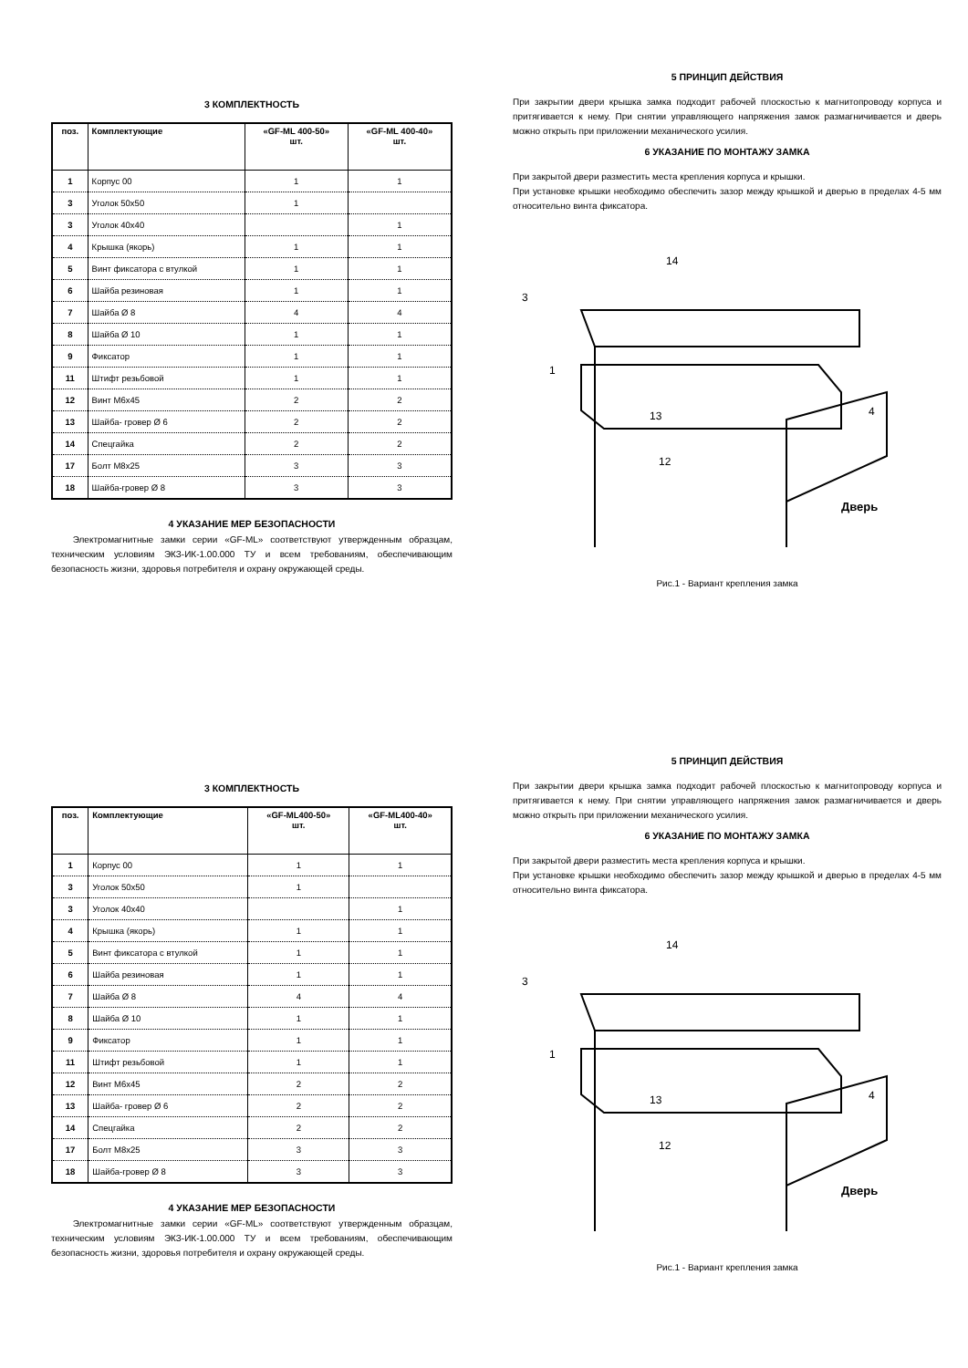5 ПРИНЦИП ДЕЙСТВИЯ
При закрытии двери крышка замка подходит рабочей плоскостью к магнитопроводу корпуса и притягивается к нему. При снятии управляющего напряжения замок размагничивается и дверь можно открыть при приложении механического усилия.
6 УКАЗАНИЕ ПО МОНТАЖУ ЗАМКА
При закрытой двери разместить места крепления корпуса и крышки.
При установке крышки необходимо обеспечить зазор между крышкой и дверью в пределах 4-5 мм относительно винта фиксатора.
14
3
1
13
12
4
Дверь
Рис.1 - Вариант крепления замка
3 КОМПЛЕКТНОСТЬ
| поз. | Комплектующие | «GF-ML 400-50» шт. | «GF-ML 400-40» шт. |
| --- | --- | --- | --- |
| 1 | Корпус 00 | 1 | 1 |
| 3 | Уголок 50х50 | 1 | |
| 3 | Уголок 40х40 | | 1 |
| 4 | Крышка (якорь) | 1 | 1 |
| 5 | Винт фиксатора с втулкой | 1 | 1 |
| 6 | Шайба резиновая | 1 | 1 |
| 7 | Шайба Ø 8 | 4 | 4 |
| 8 | Шайба Ø 10 | 1 | 1 |
| 9 | Фиксатор | 1 | 1 |
| 11 | Штифт резьбовой | 1 | 1 |
| 12 | Винт М6х45 | 2 | 2 |
| 13 | Шайба- гровер Ø 6 | 2 | 2 |
| 14 | Спецгайка | 2 | 2 |
| 17 | Болт М8х25 | 3 | 3 |
| 18 | Шайба-гровер Ø 8 | 3 | 3 |
4 УКАЗАНИЕ МЕР БЕЗОПАСНОСТИ
Электромагнитные замки серии «GF-ML» соответствуют утвержденным образцам, техническим условиям ЭКЗ-ИК-1.00.000 ТУ и всем требованиям, обеспечивающим безопасность жизни, здоровья потребителя и охрану окружающей среды.
5 ПРИНЦИП ДЕЙСТВИЯ
При закрытии двери крышка замка подходит рабочей плоскостью к магнитопроводу корпуса и притягивается к нему. При снятии управляющего напряжения замок размагничивается и дверь можно открыть при приложении механического усилия.
6 УКАЗАНИЕ ПО МОНТАЖУ ЗАМКА
При закрытой двери разместить места крепления корпуса и крышки.
При установке крышки необходимо обеспечить зазор между крышкой и дверью в пределах 4-5 мм относительно винта фиксатора.
14
3
1
13
12
4
Дверь
Рис.1 - Вариант крепления замка
3 КОМПЛЕКТНОСТЬ
| поз. | Комплектующие | «GF-ML400-50» шт. | «GF-ML400-40» шт. |
| --- | --- | --- | --- |
| 1 | Корпус 00 | 1 | 1 |
| 3 | Уголок 50х50 | 1 | |
| 3 | Уголок 40х40 | | 1 |
| 4 | Крышка (якорь) | 1 | 1 |
| 5 | Винт фиксатора с втулкой | 1 | 1 |
| 6 | Шайба резиновая | 1 | 1 |
| 7 | Шайба Ø 8 | 4 | 4 |
| 8 | Шайба Ø 10 | 1 | 1 |
| 9 | Фиксатор | 1 | 1 |
| 11 | Штифт резьбовой | 1 | 1 |
| 12 | Винт М6х45 | 2 | 2 |
| 13 | Шайба- гровер Ø 6 | 2 | 2 |
| 14 | Спецгайка | 2 | 2 |
| 17 | Болт М8х25 | 3 | 3 |
| 18 | Шайба-гровер Ø 8 | 3 | 3 |
4 УКАЗАНИЕ МЕР БЕЗОПАСНОСТИ
Электромагнитные замки серии «GF-ML» соответствуют утвержденным образцам, техническим условиям ЭКЗ-ИК-1.00.000 ТУ и всем требованиям, обеспечивающим безопасность жизни, здоровья потребителя и охрану окружающей среды.